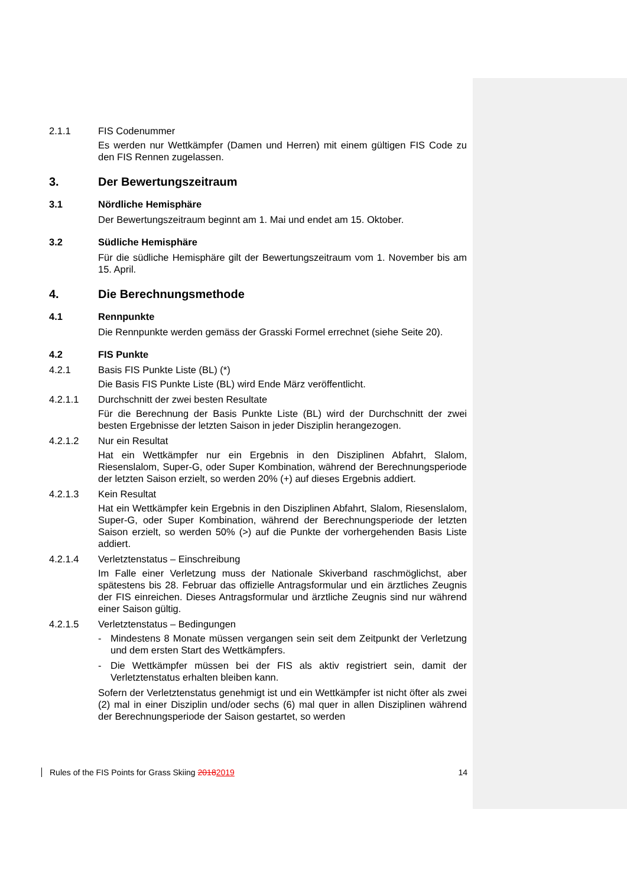2.1.1 FIS Codenummer
Es werden nur Wettkämpfer (Damen und Herren) mit einem gültigen FIS Code zu den FIS Rennen zugelassen.
3. Der Bewertungszeitraum
3.1 Nördliche Hemisphäre
Der Bewertungszeitraum beginnt am 1. Mai und endet am 15. Oktober.
3.2 Südliche Hemisphäre
Für die südliche Hemisphäre gilt der Bewertungszeitraum vom 1. November bis am 15. April.
4. Die Berechnungsmethode
4.1 Rennpunkte
Die Rennpunkte werden gemäss der Grasski Formel errechnet (siehe Seite 20).
4.2 FIS Punkte
4.2.1 Basis FIS Punkte Liste (BL) (*)
Die Basis FIS Punkte Liste (BL) wird Ende März veröffentlicht.
4.2.1.1 Durchschnitt der zwei besten Resultate
Für die Berechnung der Basis Punkte Liste (BL) wird der Durchschnitt der zwei besten Ergebnisse der letzten Saison in jeder Disziplin herangezogen.
4.2.1.2 Nur ein Resultat
Hat ein Wettkämpfer nur ein Ergebnis in den Disziplinen Abfahrt, Slalom, Riesenslalom, Super-G, oder Super Kombination, während der Berechnungsperiode der letzten Saison erzielt, so werden 20% (+) auf dieses Ergebnis addiert.
4.2.1.3 Kein Resultat
Hat ein Wettkämpfer kein Ergebnis in den Disziplinen Abfahrt, Slalom, Riesenslalom, Super-G, oder Super Kombination, während der Berechnungsperiode der letzten Saison erzielt, so werden 50% (>) auf die Punkte der vorhergehenden Basis Liste addiert.
4.2.1.4 Verletztenstatus – Einschreibung
Im Falle einer Verletzung muss der Nationale Skiverband raschmöglichst, aber spätestens bis 28. Februar das offizielle Antragsformular und ein ärztliches Zeugnis der FIS einreichen. Dieses Antragsformular und ärztliche Zeugnis sind nur während einer Saison gültig.
4.2.1.5 Verletztenstatus – Bedingungen
- Mindestens 8 Monate müssen vergangen sein seit dem Zeitpunkt der Verletzung und dem ersten Start des Wettkämpfers.
- Die Wettkämpfer müssen bei der FIS als aktiv registriert sein, damit der Verletztenstatus erhalten bleiben kann.
Sofern der Verletztenstatus genehmigt ist und ein Wettkämpfer ist nicht öfter als zwei (2) mal in einer Disziplin und/oder sechs (6) mal quer in allen Disziplinen während der Berechnungsperiode der Saison gestartet, so werden
Rules of the FIS Points for Grass Skiing 20182019 14